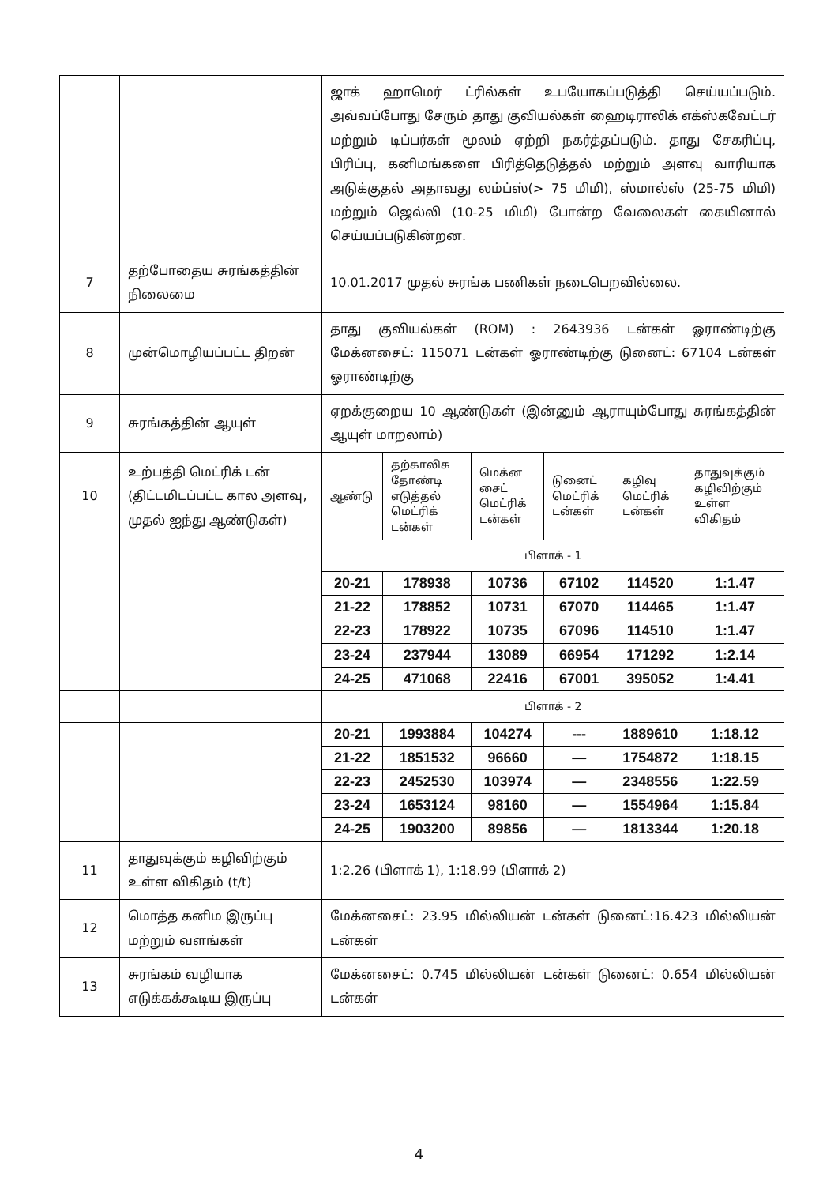| | | ஜாக் ஹாமெர் ட்ரில்கள் உபயோகப்படுத்தி செய்யப்படும். அவ்வப்போது சேரும் தாது குவியல்கள் ஹைடிராலிக் எக்ஸ்கவேட்டர் மற்றும் டிப்பர்கள் மூலம் ஏற்றி நகர்த்தப்படும். தாது சேகரிப்பு, பிரிப்பு, கனிமங்களை பிரித்தெடுத்தல் மற்றும் அளவு வாரியாக அடுக்குதல் அதாவது லம்ப்ஸ்(> 75 மிமி), ஸ்மால்ஸ் (25-75 மிமி) மற்றும் ஜெல்லி (10-25 மிமி) போன்ற வேலைகள் கையினால் செய்யப்படுகின்றன. | | | | | |
| 7 | தற்போதைய சுரங்கத்தின் நிலைமை | 10.01.2017 முதல் சுரங்க பணிகள் நடைபெறவில்லை. | | | | | |
| 8 | முன்மொழியப்பட்ட திறன் | தாது குவியல்கள் (ROM) : 2643936 டன்கள் ஓராண்டிற்கு மேக்னசைட்: 115071 டன்கள் ஓராண்டிற்கு டுனைட்: 67104 டன்கள் ஓராண்டிற்கு | | | | | |
| 9 | சுரங்கத்தின் ஆயுள் | ஏறக்குறைய 10 ஆண்டுகள் (இன்னும் ஆராயும்போது சுரங்கத்தின் ஆயுள் மாறலாம்) | | | | | |
| 10 | உற்பத்தி மெட்ரிக் டன் (திட்டமிடப்பட்ட கால அளவு, முதல் ஐந்து ஆண்டுகள்) | ஆண்டு | தற்காலிக தோண்டி எடுத்தல் மெட்ரிக் டன்கள் | மெக்ன சைட் மெட்ரிக் டன்கள் | டுனைட் மெட்ரிக் டன்கள் | கழிவு மெட்ரிக் டன்கள் | தாதுவுக்கும் கழிவிற்கும் உள்ள விகிதம் |
| | | பிளாக் - 1 | | | | | |
| | | 20-21 | 178938 | 10736 | 67102 | 114520 | 1:1.47 |
| | | 21-22 | 178852 | 10731 | 67070 | 114465 | 1:1.47 |
| | | 22-23 | 178922 | 10735 | 67096 | 114510 | 1:1.47 |
| | | 23-24 | 237944 | 13089 | 66954 | 171292 | 1:2.14 |
| | | 24-25 | 471068 | 22416 | 67001 | 395052 | 1:4.41 |
| | | பிளாக் - 2 | | | | | |
| | | 20-21 | 1993884 | 104274 | --- | 1889610 | 1:18.12 |
| | | 21-22 | 1851532 | 96660 | — | 1754872 | 1:18.15 |
| | | 22-23 | 2452530 | 103974 | — | 2348556 | 1:22.59 |
| | | 23-24 | 1653124 | 98160 | — | 1554964 | 1:15.84 |
| | | 24-25 | 1903200 | 89856 | — | 1813344 | 1:20.18 |
| 11 | தாதுவுக்கும் கழிவிற்கும் உள்ள விகிதம் (t/t) | 1:2.26 (பிளாக் 1), 1:18.99 (பிளாக் 2) | | | | | |
| 12 | மொத்த கனிம இருப்பு மற்றும் வளங்கள் | மேக்னசைட்: 23.95 மில்லியன் டன்கள் டுனைட்:16.423 மில்லியன் டன்கள் | | | | | |
| 13 | சுரங்கம் வழியாக எடுக்கக்கூடிய இருப்பு | மேக்னசைட்: 0.745 மில்லியன் டன்கள் டுனைட்: 0.654 மில்லியன் டன்கள் | | | | | |
4